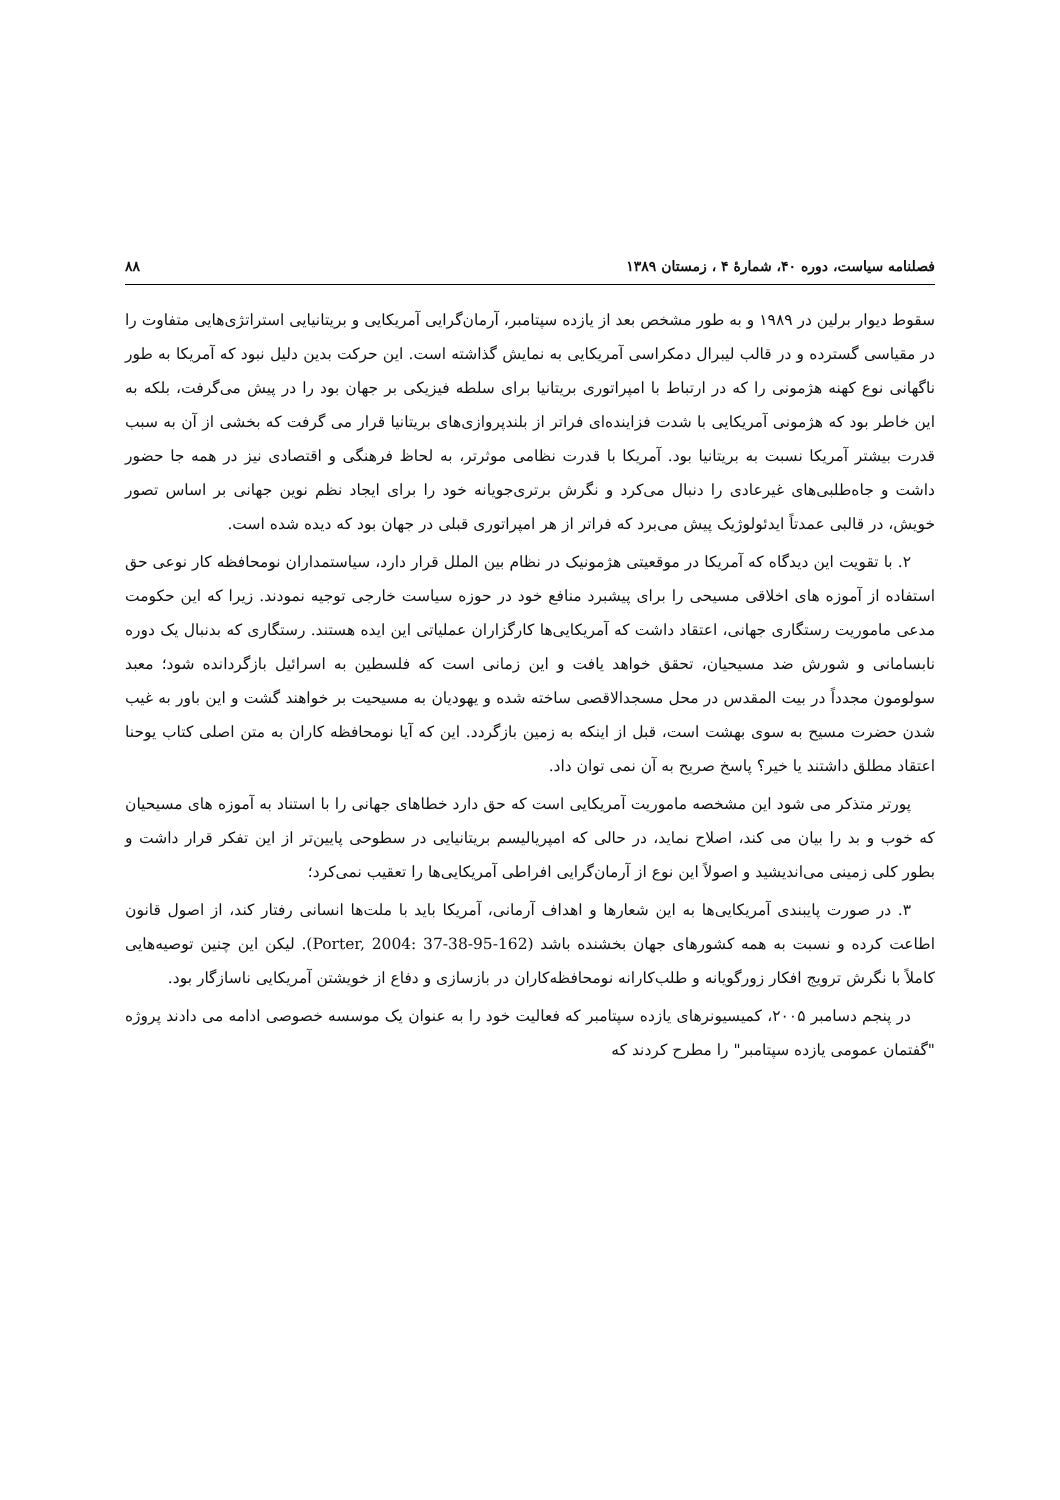فصلنامه سیاست، دوره ۴۰، شمارهٔ ۴ ، زمستان ۱۳۸۹ ۸۸
سقوط دیوار برلین در ۱۹۸۹ و به طور مشخص بعد از یازده سپتامبر، آرمان‌گرایی آمریکایی و بریتانیایی استراتژی‌هایی متفاوت را در مقیاسی گسترده و در قالب لیبرال دمکراسی آمریکایی به نمایش گذاشته است. این حرکت بدین دلیل نبود که آمریکا به طور ناگهانی نوع کهنه هژمونی را که در ارتباط با امپراتوری بریتانیا برای سلطه فیزیکی بر جهان بود را در پیش می‌گرفت، بلکه به این خاطر بود که هژمونی آمریکایی با شدت فزاینده‌ای فراتر از بلندپروازی‌های بریتانیا قرار می گرفت که بخشی از آن به سبب قدرت بیشتر آمریکا نسبت به بریتانیا بود. آمریکا با قدرت نظامی موثرتر، به لحاظ فرهنگی و اقتصادی نیز در همه جا حضور داشت و جاه‌طلبی‌های غیرعادی را دنبال می‌کرد و نگرش برتری‌جویانه خود را برای ایجاد نظم نوین جهانی بر اساس تصور خویش، در قالبی عمدتاً ایدئولوژیک پیش می‌برد که فراتر از هر امپراتوری قبلی در جهان بود که دیده شده است.
۲. با تقویت این دیدگاه که آمریکا در موقعیتی هژمونیک در نظام بین الملل قرار دارد، سیاستمداران نومحافظه کار نوعی حق استفاده از آموزه های اخلاقی مسیحی را برای پیشبرد منافع خود در حوزه سیاست خارجی توجیه نمودند. زیرا که این حکومت مدعی ماموریت رستگاری جهانی، اعتقاد داشت که آمریکایی‌ها کارگزاران عملیاتی این ایده هستند. رستگاری که بدنبال یک دوره نابسامانی و شورش ضد مسیحیان، تحقق خواهد یافت و این زمانی است که فلسطین به اسرائیل بازگردانده شود؛ معبد سولومون مجدداً در بیت المقدس در محل مسجدالاقصی ساخته شده و یهودیان به مسیحیت بر خواهند گشت و این باور به غیب شدن حضرت مسیح به سوی بهشت است، قبل از اینکه به زمین بازگردد. این که آیا نومحافظه کاران به متن اصلی کتاب یوحنا اعتقاد مطلق داشتند یا خیر؟ پاسخ صریح به آن نمی توان داد.
پورتر متذکر می شود این مشخصه ماموریت آمریکایی است که حق دارد خطاهای جهانی را با استناد به آموزه های مسیحیان که خوب و بد را بیان می کند، اصلاح نماید، در حالی که امپریالیسم بریتانیایی در سطوحی پایین‌تر از این تفکر قرار داشت و بطور کلی زمینی می‌اندیشید و اصولاً این نوع از آرمان‌گرایی افراطی آمریکایی‌ها را تعقیب نمی‌کرد؛
۳. در صورت پایبندی آمریکایی‌ها به این شعارها و اهداف آرمانی، آمریکا باید با ملت‌ها انسانی رفتار کند، از اصول قانون اطاعت کرده و نسبت به همه کشورهای جهان بخشنده باشد (Porter, 2004: 37-38-95-162). لیکن این چنین توصیه‌هایی کاملاً با نگرش ترویج افکار زورگویانه و طلب‌کارانه نومحافظه‌کاران در بازسازی و دفاع از خویشتن آمریکایی ناسازگار بود.
در پنجم دسامبر ۲۰۰۵، کمیسیونرهای یازده سپتامبر که فعالیت خود را به عنوان یک موسسه خصوصی ادامه می دادند پروژه "گفتمان عمومی یازده سپتامبر" را مطرح کردند که